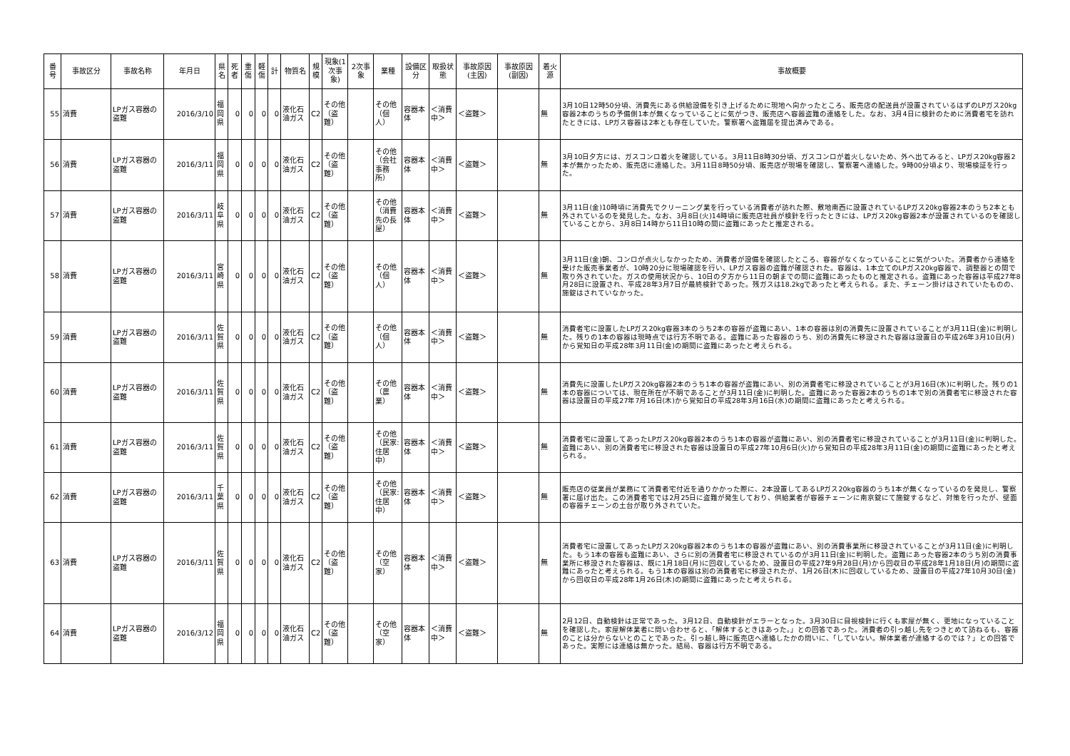| 番号 | 事故区分 | 事故名称 | 年月日 | 県名 | 死者 | 重傷 | 軽傷 | 計 | 物質名 | 規模 | 現象(1次事象) | 2次事象 | 業種 | 設備区分 | 取扱状態 | 事故原因(主因) | 事故原因(副因) | 着火源 | 事故概要 |
| --- | --- | --- | --- | --- | --- | --- | --- | --- | --- | --- | --- | --- | --- | --- | --- | --- | --- | --- | --- |
| 55 | 消費 | LPガス容器の盗難 | 2016/3/10 | 福岡県 | 0 | 0 | 0 | 0 | 液化石油ガス | C2 | その他（盗難） | | その他（個人） | 容器本体 | ＜消費中＞ | ＜盗難＞ | | 無 | 3月10日12時50分頃、消費先にある供給設備を引き上げるために現地へ向かったところ、販売店の配送員が設置されているはずのLPガス20kg容器2本のうちの予備側1本が無くなっていることに気がつき、販売店へ容器盗難の連絡をした。なお、3月4日に検針のために消費者宅を訪れたときには、LPガス容器は2本とも存在していた。警察署へ盗難届を提出済みである。 |
| 56 | 消費 | LPガス容器の盗難 | 2016/3/11 | 福岡県 | 0 | 0 | 0 | 0 | 液化石油ガス | C2 | その他（盗難） | | その他（会社事務所） | 容器本体 | ＜消費中＞ | ＜盗難＞ | | 無 | 3月10日夕方には、ガスコンロ着火を確認している。3月11日8時30分頃、ガスコンロが着火しないため、外へ出てみると、LPガス20kg容器2本が無かったため、販売店に連絡した。3月11日8時50分頃、販売店が現場を確認し、警察署へ連絡した。9時00分頃より、現場検証を行った。 |
| 57 | 消費 | LPガス容器の盗難 | 2016/3/11 | 岐阜県 | 0 | 0 | 0 | 0 | 液化石油ガス | C2 | その他（盗難） | | その他（消費先の長屋） | 容器本体 | ＜消費中＞ | ＜盗難＞ | | 無 | 3月11日(金)10時頃に消費先でクリーニング業を行っている消費者が訪れた際、敷地南西に設置されているLPガス20kg容器2本のうち2本とも外されているのを発見した。なお、3月8日(火)14時頃に販売店社員が検針を行ったときには、LPガス20kg容器2本が設置されているのを確認していることから、3月8日14時から11日10時の間に盗難にあったと推定される。 |
| 58 | 消費 | LPガス容器の盗難 | 2016/3/11 | 宮崎県 | 0 | 0 | 0 | 0 | 液化石油ガス | C2 | その他（盗難） | | その他（個人） | 容器本体 | ＜消費中＞ | ＜盗難＞ | | 無 | 3月11日(金)朝、コンロが点火しなかったため、消費者が設備を確認したところ、容器がなくなっていることに気がついた。消費者から連絡を受けた販売事業者が、10時20分に現場確認を行い、LPガス容器の盗難が確認された。容器は、1本立てのLPガス20kg容器で、調整器との間で取り外されていた。ガスの使用状況から、10日の夕方から11日の朝までの間に盗難にあったものと推定される。盗難にあった容器は平成27年8月28日に設置され、平成28年3月7日が最終検針であった。残ガスは18.2kgであったと考えられる。また、チェーン掛けはされていたものの、施錠はされていなかった。 |
| 59 | 消費 | LPガス容器の盗難 | 2016/3/11 | 佐賀県 | 0 | 0 | 0 | 0 | 液化石油ガス | C2 | その他（盗難） | | その他（個人） | 容器本体 | ＜消費中＞ | ＜盗難＞ | | 無 | 消費者宅に設置したLPガス20kg容器3本のうち2本の容器が盗難にあい、1本の容器は別の消費先に設置されていることが3月11日(金)に判明した。残りの1本の容器は現時点では行方不明である。盗難にあった容器のうち、別の消費先に移設された容器は設置日の平成26年3月10日(月)から覚知日の平成28年3月11日(金)の期間に盗難にあったと考えられる。 |
| 60 | 消費 | LPガス容器の盗難 | 2016/3/11 | 佐賀県 | 0 | 0 | 0 | 0 | 液化石油ガス | C2 | その他（盗難） | | その他（農業） | 容器本体 | ＜消費中＞ | ＜盗難＞ | | 無 | 消費先に設置したLPガス20kg容器2本のうち1本の容器が盗難にあい、別の消費者宅に移設されていることが3月16日(水)に判明した。残りの1本の容器については、現在所在が不明であることが3月11日(金)に判明した。盗難にあった容器2本のうちの1本で別の消費者宅に移設された容器は設置日の平成27年7月16日(木)から覚知日の平成28年3月16日(水)の期間に盗難にあったと考えられる。 |
| 61 | 消費 | LPガス容器の盗難 | 2016/3/11 | 佐賀県 | 0 | 0 | 0 | 0 | 液化石油ガス | C2 | その他（盗難） | | その他（民家:住居中） | 容器本体 | ＜消費中＞ | ＜盗難＞ | | 無 | 消費者宅に設置してあったLPガス20kg容器2本のうち1本の容器が盗難にあい、別の消費者宅に移設されていることが3月11日(金)に判明した。盗難にあい、別の消費者宅に移設された容器は設置日の平成27年10月6日(火)から覚知日の平成28年3月11日(金)の期間に盗難にあったと考えられる。 |
| 62 | 消費 | LPガス容器の盗難 | 2016/3/11 | 千葉県 | 0 | 0 | 0 | 0 | 液化石油ガス | C2 | その他（盗難） | | その他（民家:住居中） | 容器本体 | ＜消費中＞ | ＜盗難＞ | | 無 | 販売店の従業員が業務にて消費者宅付近を通りかかった際に、2本設置してあるLPガス20kg容器のうち1本が無くなっているのを発見し、警察署に届け出た。この消費者宅では2月25日に盗難が発生しており、供給業者が容器チェーンに南京錠にて施錠するなど、対策を行ったが、壁面の容器チェーンの土台が取り外されていた。 |
| 63 | 消費 | LPガス容器の盗難 | 2016/3/11 | 佐賀県 | 0 | 0 | 0 | 0 | 液化石油ガス | C2 | その他（盗難） | | その他（空家） | 容器本体 | ＜消費中＞ | ＜盗難＞ | | 無 | 消費者宅に設置してあったLPガス20kg容器2本のうち1本の容器が盗難にあい、別の消費事業所に移設されていることが3月11日(金)に判明した。もう1本の容器も盗難にあい、さらに別の消費者宅に移設されているのが3月11日(金)に判明した。盗難にあった容器2本のうち別の消費事業所に移設された容器は、既に1月18日(月)に回収しているため、設置日の平成27年9月28日(月)から回収日の平成28年1月18日(月)の期間に盗難にあったと考えられる。もう1本の容器は別の消費者宅に移設されたが、1月26日(木)に回収しているため、設置日の平成27年10月30日(金)から回収日の平成28年1月26日(木)の期間に盗難にあったと考えられる。 |
| 64 | 消費 | LPガス容器の盗難 | 2016/3/12 | 福岡県 | 0 | 0 | 0 | 0 | 液化石油ガス | C2 | その他（盗難） | | その他（空家） | 容器本体 | ＜消費中＞ | ＜盗難＞ | | 無 | 2月12日、自動検針は正常であった。3月12日、自動検針がエラーとなった。3月30日に目視検針に行くも家屋が無く、更地になっていることを確認した。家屋解体業者に問い合わせると、「解体するときはあった。」との回答であった。消費者の引っ越し先をつきとめて訪ねるも、容器のことは分からないとのことであった。引っ越し時に販売店へ連絡したかの問いに、「していない。解体業者が連絡するのでは？」との回答であった。実際には連絡は無かった。結局、容器は行方不明である。 |